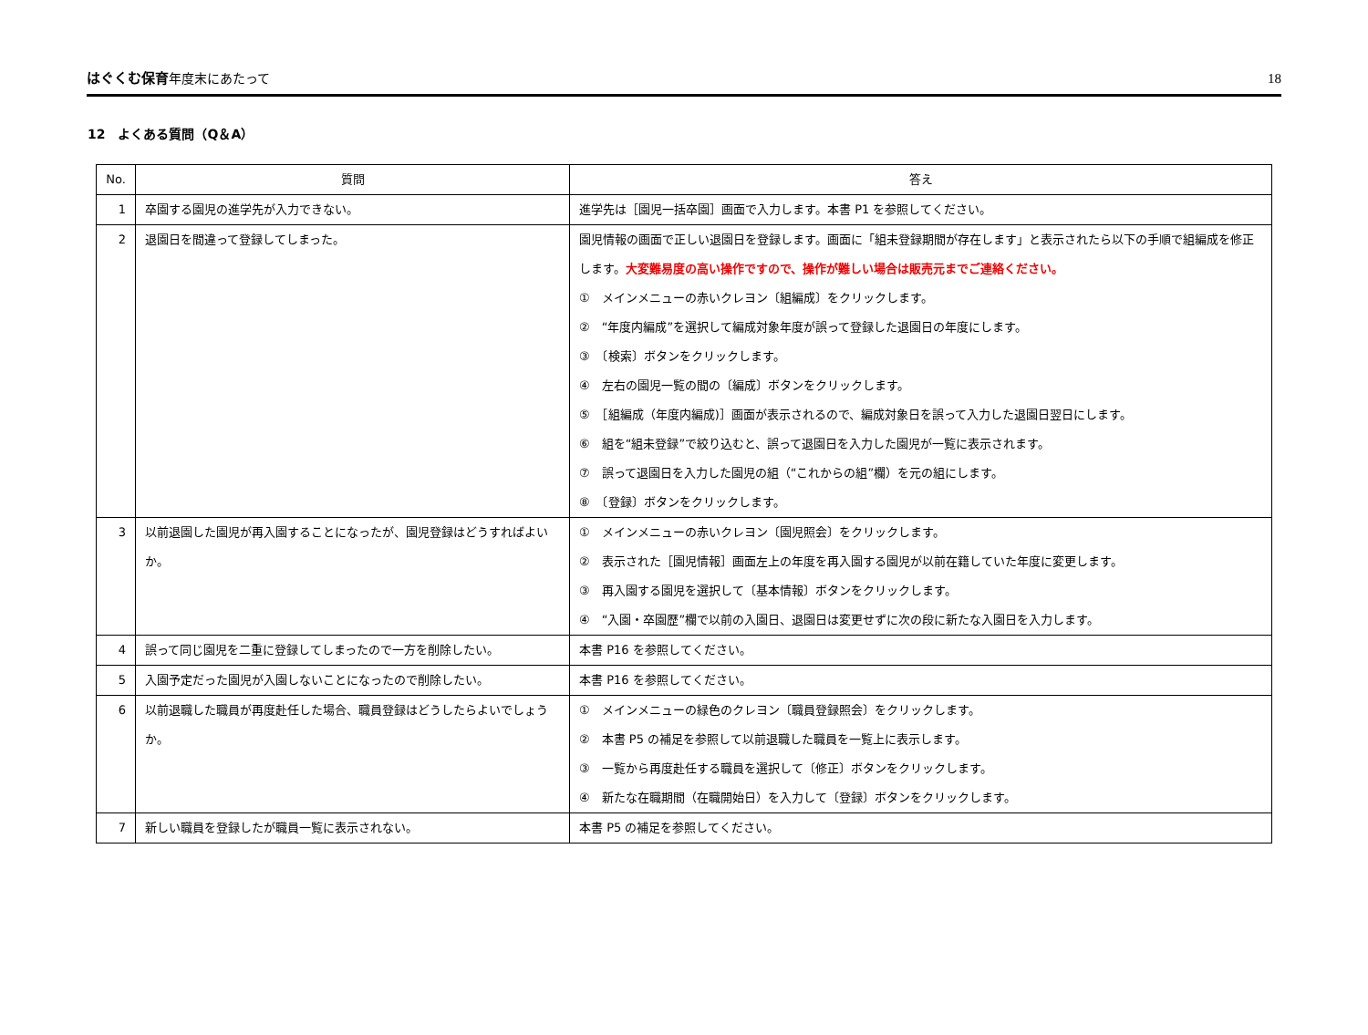はぐくむ保育年度末にあたって
18
12　よくある質問（Q＆A）
| No. | 質問 | 答え |
| --- | --- | --- |
| 1 | 卒園する園児の進学先が入力できない。 | 進学先は［園児一括卒園］画面で入力します。本書 P1 を参照してください。 |
| 2 | 退園日を間違って登録してしまった。 | 園児情報の画面で正しい退園日を登録します。画面に「組未登録期間が存在します」と表示されたら以下の手順で組編成を修正します。 大変難易度の高い操作ですので、操作が難しい場合は販売元までご連絡ください。 ① メインメニューの赤いクレヨン〔組編成〕をクリックします。 ② “年度内編成”を選択して編成対象年度が誤って登録した退園日の年度にします。 ③ 〔検索〕ボタンをクリックします。 ④ 左右の園児一覧の間の〔編成〕ボタンをクリックします。 ⑤ ［組編成（年度内編成)］画面が表示されるので、編成対象日を誤って入力した退園日翌日にします。 ⑥ 組を“組未登録”で絞り込むと、誤って退園日を入力した園児が一覧に表示されます。 ⑦ 誤って退園日を入力した園児の組（“これからの組”欄）を元の組にします。 ⑧ 〔登録〕ボタンをクリックします。 |
| 3 | 以前退園した園児が再入園することになったが、園児登録はどうすればよいか。 | ① メインメニューの赤いクレヨン〔園児照会〕をクリックします。 ② 表示された［園児情報］画面左上の年度を再入園する園児が以前在籍していた年度に変更します。 ③ 再入園する園児を選択して〔基本情報〕ボタンをクリックします。 ④ “入園・卒園歴”欄で以前の入園日、退園日は変更せずに次の段に新たな入園日を入力します。 |
| 4 | 誤って同じ園児を二重に登録してしまったので一方を削除したい。 | 本書 P16 を参照してください。 |
| 5 | 入園予定だった園児が入園しないことになったので削除したい。 | 本書 P16 を参照してください。 |
| 6 | 以前退職した職員が再度赴任した場合、職員登録はどうしたらよいでしょうか。 | ① メインメニューの緑色のクレヨン〔職員登録照会〕をクリックします。 ② 本書 P5 の補足を参照して以前退職した職員を一覧上に表示します。 ③ 一覧から再度赴任する職員を選択して〔修正〕ボタンをクリックします。 ④ 新たな在職期間（在職開始日）を入力して〔登録〕ボタンをクリックします。 |
| 7 | 新しい職員を登録したが職員一覧に表示されない。 | 本書 P5 の補足を参照してください。 |